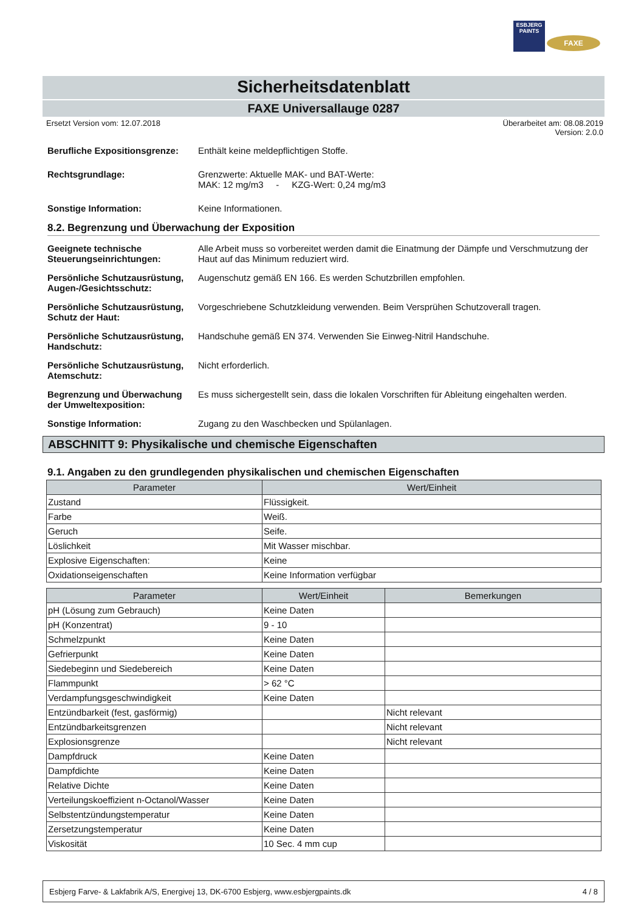ESBJERG
PAINTS
FAXE
Sicherheitsdatenblatt
FAXE Universallauge 0287
Ersetzt Version vom: 12.07.2018 Überarbeitet am: 08.08.2019
Version: 2.0.0
Berufliche Expositionsgrenze:
Enthält keine meldepflichtigen Stoffe.
Rechtsgrundlage: Grenzwerte: Aktuelle MAK- und BAT-Werte:
MAK: 12 mg/m3 - KZG-Wert: 0,24 mg/m3
Sonstige Information: Keine Informationen.
8.2. Begrenzung und Überwachung der Exposition
Geeignete technische Steuerungseinrichtungen:
Alle Arbeit muss so vorbereitet werden damit die Einatmung der Dämpfe und Verschmutzung der Haut auf das Minimum reduziert wird.
Persönliche Schutzausrüstung, Augen-/Gesichtsschutz:
Augenschutz gemäß EN 166. Es werden Schutzbrillen empfohlen.
Persönliche Schutzausrüstung, Schutz der Haut:
Vorgeschriebene Schutzkleidung verwenden. Beim Versprühen Schutzoverall tragen.
Persönliche Schutzausrüstung, Handschutz:
Handschuhe gemäß EN 374. Verwenden Sie Einweg-Nitril Handschuhe.
Persönliche Schutzausrüstung, Atemschutz:
Nicht erforderlich.
Begrenzung und Überwachung der Umweltexposition:
Es muss sichergestellt sein, dass die lokalen Vorschriften für Ableitung eingehalten werden.
Sonstige Information: Zugang zu den Waschbecken und Spülanlagen.
ABSCHNITT 9: Physikalische und chemische Eigenschaften
9.1. Angaben zu den grundlegenden physikalischen und chemischen Eigenschaften
| Parameter | Wert/Einheit |
| --- | --- |
| Zustand | Flüssigkeit. |
| Farbe | Weiß. |
| Geruch | Seife. |
| Löslichkeit | Mit Wasser mischbar. |
| Explosive Eigenschaften: | Keine |
| Oxidationseigenschaften | Keine Information verfügbar |
| Parameter | Wert/Einheit | Bemerkungen |
| --- | --- | --- |
| pH (Lösung zum Gebrauch) | Keine Daten | |
| pH (Konzentrat) | 9 - 10 | |
| Schmelzpunkt | Keine Daten | |
| Gefrierpunkt | Keine Daten | |
| Siedebeginn und Siedebereich | Keine Daten | |
| Flammpunkt | > 62 °C | |
| Verdampfungsgeschwindigkeit | Keine Daten | |
| Entzündbarkeit (fest, gasförmig) | | Nicht relevant |
| Entzündbarkeitsgrenzen | | Nicht relevant |
| Explosionsgrenze | | Nicht relevant |
| Dampfdruck | Keine Daten | |
| Dampfdichte | Keine Daten | |
| Relative Dichte | Keine Daten | |
| Verteilungskoeffizient n-Octanol/Wasser | Keine Daten | |
| Selbstentzündungstemperatur | Keine Daten | |
| Zersetzungstemperatur | Keine Daten | |
| Viskosität | 10 Sec. 4 mm cup | |
Esbjerg Farve- & Lakfabrik A/S, Energivej 13, DK-6700 Esbjerg, www.esbjergpaints.dk 4 / 8